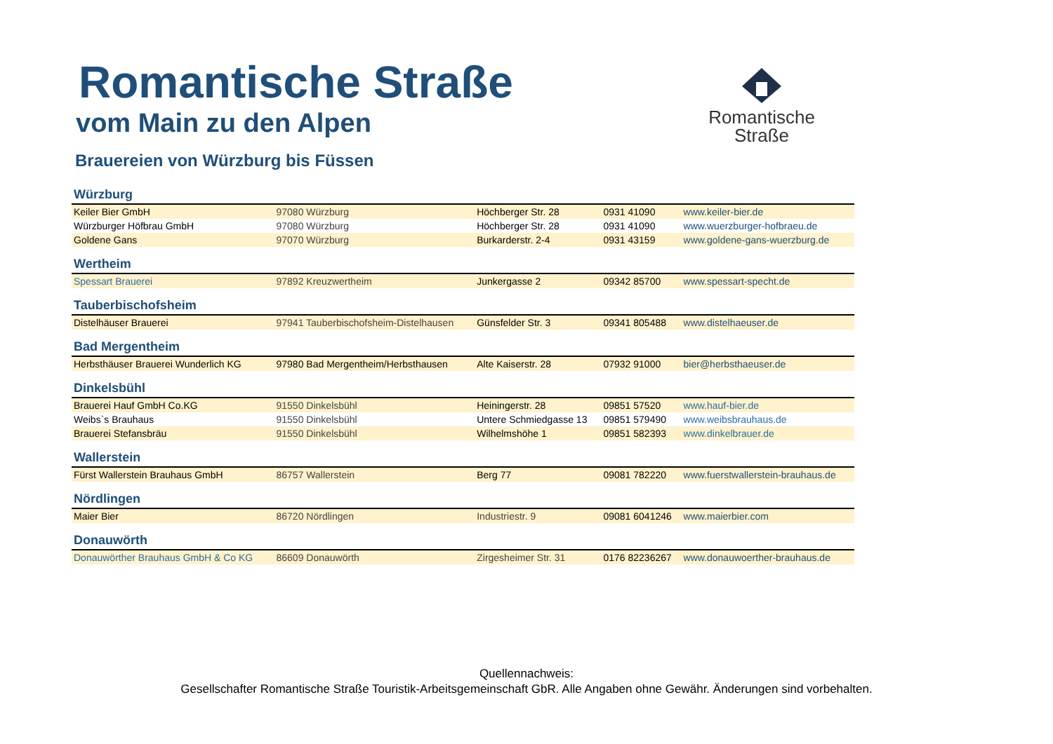Romantische
Straße
Romantische Straße
vom Main zu den Alpen
Brauereien von Würzburg bis Füssen
| Würzburg | | | | |
| Keiler Bier GmbH | 97080 Würzburg | Höchberger Str. 28 | 0931 41090 | www.keiler-bier.de |
| Würzburger Höfbrau GmbH | 97080 Würzburg | Höchberger Str. 28 | 0931 41090 | www.wuerzburger-hofbraeu.de |
| Goldene Gans | 97070 Würzburg | Burkarderstr. 2-4 | 0931 43159 | www.goldene-gans-wuerzburg.de |
| Wertheim | | | | |
| Spessart Brauerei | 97892 Kreuzwertheim | Junkergasse 2 | 09342 85700 | www.spessart-specht.de |
| Tauberbischofsheim | | | | |
| Distelhäuser Brauerei | 97941 Tauberbischofsheim-Distelhausen | Günsfelder Str. 3 | 09341 805488 | www.distelhaeuser.de |
| Bad Mergentheim | | | | |
| Herbsthäuser Brauerei Wunderlich KG | 97980 Bad Mergentheim/Herbsthausen | Alte Kaiserstr. 28 | 07932 91000 | bier@herbsthaeuser.de |
| Dinkelsbühl | | | | |
| Brauerei Hauf GmbH Co.KG | 91550 Dinkelsbühl | Heiningerstr. 28 | 09851 57520 | www.hauf-bier.de |
| Weibs`s Brauhaus | 91550 Dinkelsbühl | Untere Schmiedgasse 13 | 09851 579490 | www.weibsbrauhaus.de |
| Brauerei Stefansbräu | 91550 Dinkelsbühl | Wilhelmshöhe 1 | 09851 582393 | www.dinkelbrauer.de |
| Wallerstein | | | | |
| Fürst Wallerstein Brauhaus GmbH | 86757 Wallerstein | Berg 77 | 09081 782220 | www.fuerstwallerstein-brauhaus.de |
| Nördlingen | | | | |
| Maier Bier | 86720 Nördlingen | Industriestr. 9 | 09081 6041246 | www.maierbier.com |
| Donauwörth | | | | |
| Donauwörther Brauhaus GmbH & Co KG | 86609 Donauwörth | Zirgesheimer Str. 31 | 0176 82236267 | www.donauwoerther-brauhaus.de |
Quellennachweis:
Gesellschafter Romantische Straße Touristik-Arbeitsgemeinschaft GbR. Alle Angaben ohne Gewähr. Änderungen sind vorbehalten.